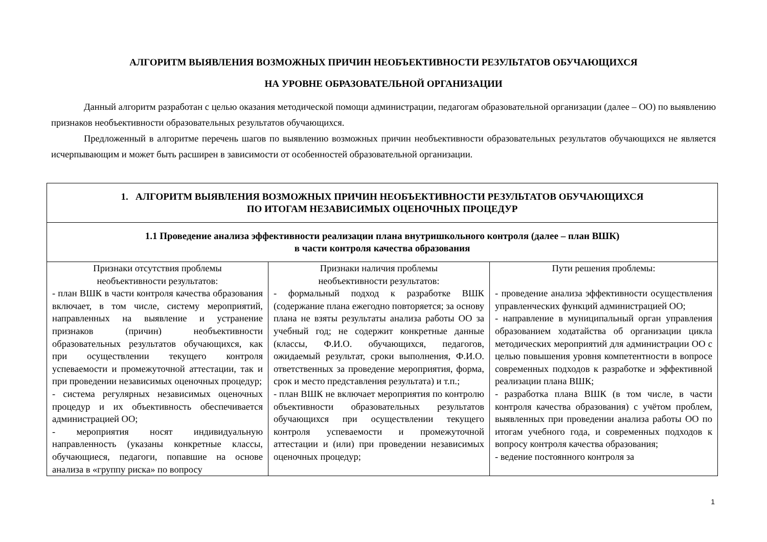АЛГОРИТМ ВЫЯВЛЕНИЯ ВОЗМОЖНЫХ ПРИЧИН НЕОБЪЕКТИВНОСТИ РЕЗУЛЬТАТОВ ОБУЧАЮЩИХСЯ
НА УРОВНЕ ОБРАЗОВАТЕЛЬНОЙ ОРГАНИЗАЦИИ
Данный алгоритм разработан с целью оказания методической помощи администрации, педагогам образовательной организации (далее – ОО) по выявлению признаков необъективности образовательных результатов обучающихся.
Предложенный в алгоритме перечень шагов по выявлению возможных причин необъективности образовательных результатов обучающихся не является исчерпывающим и может быть расширен в зависимости от особенностей образовательной организации.
| 1. АЛГОРИТМ ВЫЯВЛЕНИЯ ВОЗМОЖНЫХ ПРИЧИН НЕОБЪЕКТИВНОСТИ РЕЗУЛЬТАТОВ ОБУЧАЮЩИХСЯ ПО ИТОГАМ НЕЗАВИСИМЫХ ОЦЕНОЧНЫХ ПРОЦЕДУР | | |
| 1.1 Проведение анализа эффективности реализации плана внутришкольного контроля (далее – план ВШК) в части контроля качества образования | | |
| Признаки отсутствия проблемы необъективности результатов: - план ВШК в части контроля качества образования включает, в том числе, систему мероприятий, направленных на выявление и устранение признаков (причин) необъективности образовательных результатов обучающихся, как при осуществлении текущего контроля успеваемости и промежуточной аттестации, так и при проведении независимых оценочных процедур; - система регулярных независимых оценочных процедур и их объективность обеспечивается администрацией ОО; - мероприятия носят индивидуальную направленность (указаны конкретные классы, обучающиеся, педагоги, попавшие на основе анализа в «группу риска» по вопросу | Признаки наличия проблемы необъективности результатов: - формальный подход к разработке ВШК (содержание плана ежегодно повторяется; за основу плана не взяты результаты анализа работы ОО за учебный год; не содержит конкретные данные (классы, Ф.И.О. обучающихся, педагогов, ожидаемый результат, сроки выполнения, Ф.И.О. ответственных за проведение мероприятия, форма, срок и место представления результата) и т.п.; - план ВШК не включает мероприятия по контролю объективности образовательных результатов обучающихся при осуществлении текущего контроля успеваемости и промежуточной аттестации и (или) при проведении независимых оценочных процедур; | Пути решения проблемы: - проведение анализа эффективности осуществления управленческих функций администрацией ОО; - направление в муниципальный орган управления образованием ходатайства об организации цикла методических мероприятий для администрации ОО с целью повышения уровня компетентности в вопросе современных подходов к разработке и эффективной реализации плана ВШК; - разработка плана ВШК (в том числе, в части контроля качества образования) с учётом проблем, выявленных при проведении анализа работы ОО по итогам учебного года, и современных подходов к вопросу контроля качества образования; - ведение постоянного контроля за |
1